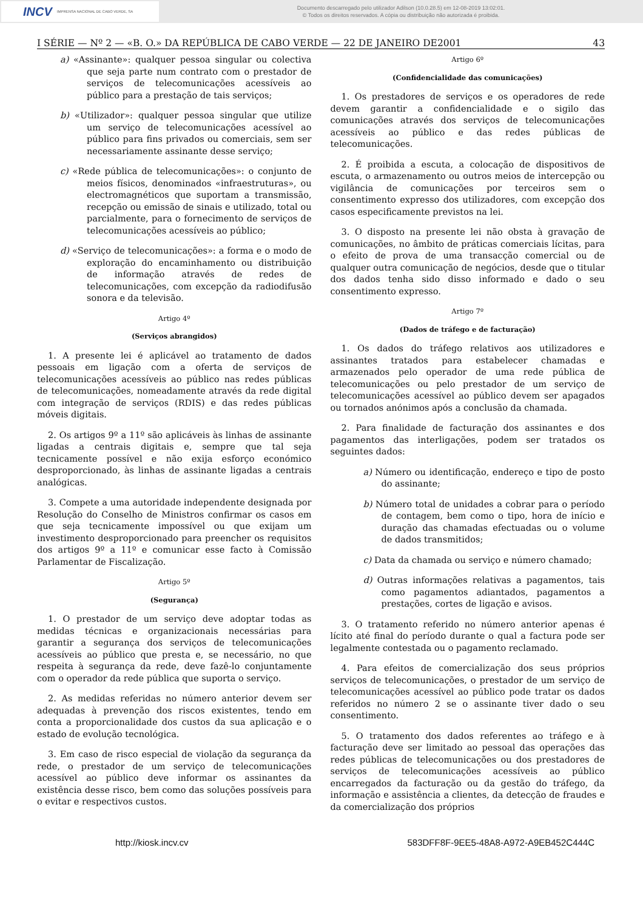INCV IMPRENSA NACIONAL DE CABO VERDE, SA
Documento descarregado pelo utilizador Adilson (10.0.28.5) em 12-08-2019 13:02:01.
© Todos os direitos reservados. A cópia ou distribuição não autorizada é proibida.
I SÉRIE — Nº 2 — «B. O.» DA REPÚBLICA DE CABO VERDE — 22 DE JANEIRO DE2001 43
a) «Assinante»: qualquer pessoa singular ou colectiva que seja parte num contrato com o prestador de serviços de telecomunicações acessíveis ao público para a prestação de tais serviços;
b) «Utilizador»: qualquer pessoa singular que utilize um serviço de telecomunicações acessível ao público para fins privados ou comerciais, sem ser necessariamente assinante desse serviço;
c) «Rede pública de telecomunicações»: o conjunto de meios físicos, denominados «infraestruturas», ou electromagnéticos que suportam a transmissão, recepção ou emissão de sinais e utilizado, total ou parcialmente, para o fornecimento de serviços de telecomunicações acessíveis ao público;
d) «Serviço de telecomunicações»: a forma e o modo de exploração do encaminhamento ou distribuição de informação através de redes de telecomunicações, com excepção da radiodifusão sonora e da televisão.
Artigo 4º
(Serviços abrangidos)
1. A presente lei é aplicável ao tratamento de dados pessoais em ligação com a oferta de serviços de telecomunicações acessíveis ao público nas redes públicas de telecomunicações, nomeadamente através da rede digital com integração de serviços (RDIS) e das redes públicas móveis digitais.
2. Os artigos 9º a 11º são aplicáveis às linhas de assinante ligadas a centrais digitais e, sempre que tal seja tecnicamente possível e não exija esforço económico desproporcionado, às linhas de assinante ligadas a centrais analógicas.
3. Compete a uma autoridade independente designada por Resolução do Conselho de Ministros confirmar os casos em que seja tecnicamente impossível ou que exijam um investimento desproporcionado para preencher os requisitos dos artigos 9º a 11º e comunicar esse facto à Comissão Parlamentar de Fiscalização.
Artigo 5º
(Segurança)
1. O prestador de um serviço deve adoptar todas as medidas técnicas e organizacionais necessárias para garantir a segurança dos serviços de telecomunicações acessíveis ao público que presta e, se necessário, no que respeita à segurança da rede, deve fazê-lo conjuntamente com o operador da rede pública que suporta o serviço.
2. As medidas referidas no número anterior devem ser adequadas à prevenção dos riscos existentes, tendo em conta a proporcionalidade dos custos da sua aplicação e o estado de evolução tecnológica.
3. Em caso de risco especial de violação da segurança da rede, o prestador de um serviço de telecomunicações acessível ao público deve informar os assinantes da existência desse risco, bem como das soluções possíveis para o evitar e respectivos custos.
Artigo 6º
(Confidencialidade das comunicações)
1. Os prestadores de serviços e os operadores de rede devem garantir a confidencialidade e o sigilo das comunicações através dos serviços de telecomunicações acessíveis ao público e das redes públicas de telecomunicações.
2. É proibida a escuta, a colocação de dispositivos de escuta, o armazenamento ou outros meios de intercepção ou vigilância de comunicações por terceiros sem o consentimento expresso dos utilizadores, com excepção dos casos especificamente previstos na lei.
3. O disposto na presente lei não obsta à gravação de comunicações, no âmbito de práticas comerciais lícitas, para o efeito de prova de uma transacção comercial ou de qualquer outra comunicação de negócios, desde que o titular dos dados tenha sido disso informado e dado o seu consentimento expresso.
Artigo 7º
(Dados de tráfego e de facturação)
1. Os dados do tráfego relativos aos utilizadores e assinantes tratados para estabelecer chamadas e armazenados pelo operador de uma rede pública de telecomunicações ou pelo prestador de um serviço de telecomunicações acessível ao público devem ser apagados ou tornados anónimos após a conclusão da chamada.
2. Para finalidade de facturação dos assinantes e dos pagamentos das interligações, podem ser tratados os seguintes dados:
a) Número ou identificação, endereço e tipo de posto do assinante;
b) Número total de unidades a cobrar para o período de contagem, bem como o tipo, hora de início e duração das chamadas efectuadas ou o volume de dados transmitidos;
c) Data da chamada ou serviço e número chamado;
d) Outras informações relativas a pagamentos, tais como pagamentos adiantados, pagamentos a prestações, cortes de ligação e avisos.
3. O tratamento referido no número anterior apenas é lícito até final do período durante o qual a factura pode ser legalmente contestada ou o pagamento reclamado.
4. Para efeitos de comercialização dos seus próprios serviços de telecomunicações, o prestador de um serviço de telecomunicações acessível ao público pode tratar os dados referidos no número 2 se o assinante tiver dado o seu consentimento.
5. O tratamento dos dados referentes ao tráfego e à facturação deve ser limitado ao pessoal das operações das redes públicas de telecomunicações ou dos prestadores de serviços de telecomunicações acessíveis ao público encarregados da facturação ou da gestão do tráfego, da informação e assistência a clientes, da detecção de fraudes e da comercialização dos próprios
http://kiosk.incv.cv 583DFF8F-9EE5-48A8-A972-A9EB452C444C